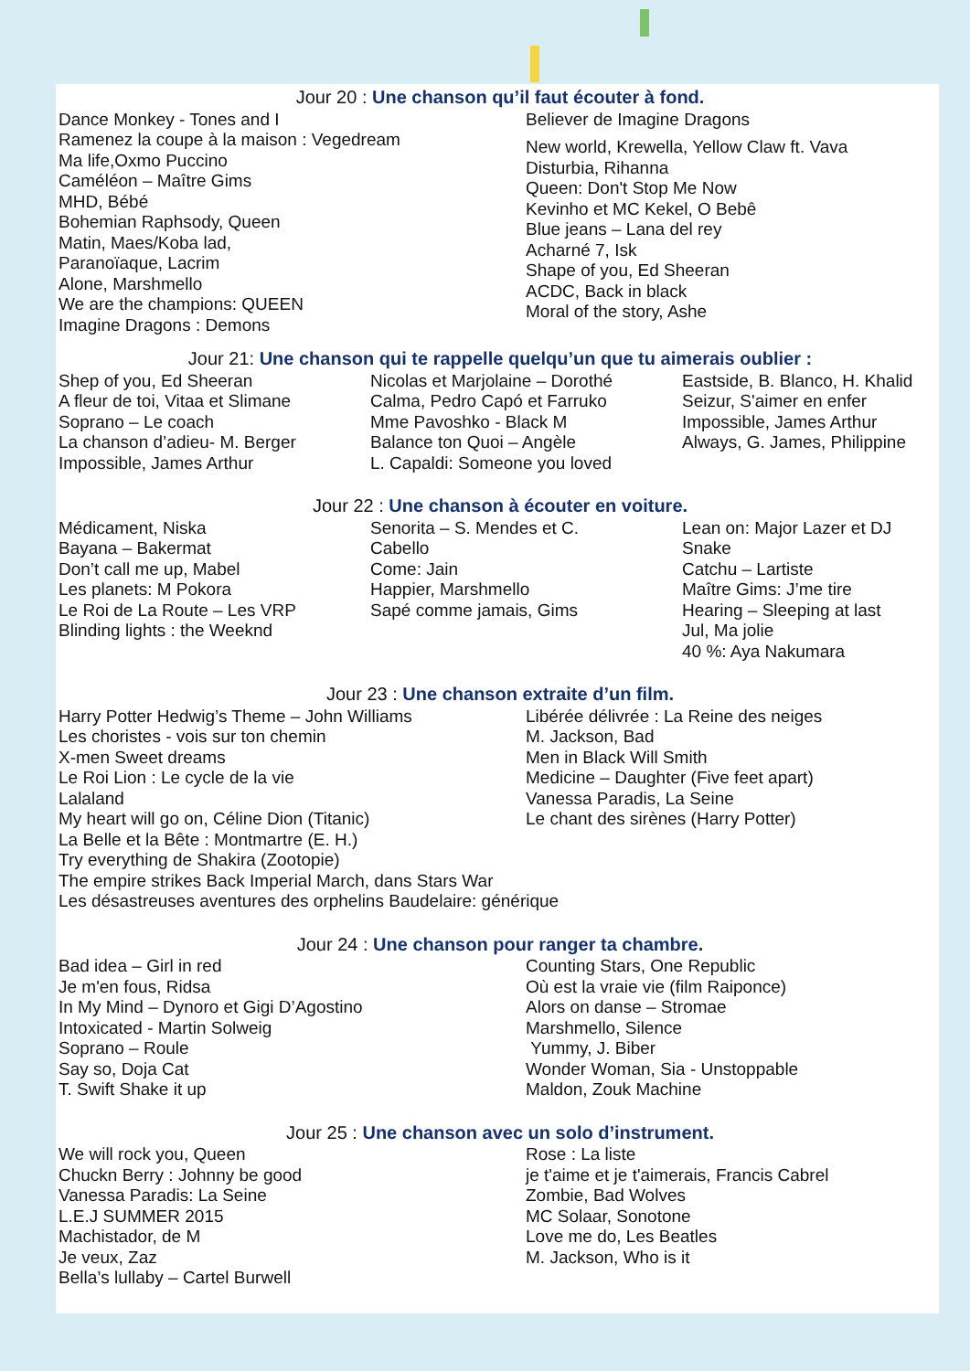Jour 20 : Une chanson qu’il faut écouter à fond.
Dance Monkey - Tones and I
Ramenez la coupe à la maison : Vegedream
Ma life,Oxmo Puccino
Caméléon – Maître Gims
MHD, Bébé
Bohemian Raphsody, Queen
Matin, Maes/Koba lad,
Paranoïaque, Lacrim
Alone, Marshmello
We are the champions: QUEEN
Imagine Dragons : Demons
Believer de Imagine Dragons
New world, Krewella, Yellow Claw ft. Vava
Disturbia, Rihanna
Queen: Don't Stop Me Now
Kevinho et MC Kekel, O Bebê
Blue jeans – Lana del rey
Acharné 7, Isk
Shape of you, Ed Sheeran
ACDC, Back in black
Moral of the story, Ashe
Jour 21: Une chanson qui te rappelle quelqu’un que tu aimerais oublier :
Shep of you, Ed Sheeran
A fleur de toi, Vitaa et Slimane
Soprano – Le coach
La chanson d’adieu- M. Berger
Impossible, James Arthur
Nicolas et Marjolaine – Dorothé
Calma, Pedro Capó et Farruko
Mme Pavoshko - Black M
Balance ton Quoi – Angèle
L. Capaldi: Someone you loved
Eastside, B. Blanco, H. Khalid
Seizur, S'aimer en enfer
Impossible, James Arthur
Always, G. James, Philippine
Jour 22 : Une chanson à écouter en voiture.
Médicament, Niska
Bayana – Bakermat
Don’t call me up, Mabel
Les planets: M Pokora
Le Roi de La Route – Les VRP
Blinding lights : the Weeknd
Senorita – S. Mendes et C.
Cabello
Come: Jain
Happier, Marshmello
Sapé comme jamais, Gims
Lean on: Major Lazer et DJ
Snake
Catchu – Lartiste
Maître Gims: J’me tire
Hearing – Sleeping at last
Jul, Ma jolie
40 %: Aya Nakumara
Jour 23 : Une chanson extraite d’un film.
Harry Potter Hedwig’s Theme – John Williams
Les choristes - vois sur ton chemin
X-men Sweet dreams
Le Roi Lion : Le cycle de la vie
Lalaland
My heart will go on, Céline Dion (Titanic)
La Belle et la Bête : Montmartre (E. H.)
Try everything de Shakira (Zootopie)
The empire strikes Back Imperial March, dans Stars War
Les désastreuses aventures des orphelins Baudelaire: générique
Libérée délivrée : La Reine des neiges
M. Jackson, Bad
Men in Black Will Smith
Medicine – Daughter (Five feet apart)
Vanessa Paradis, La Seine
Le chant des sirènes (Harry Potter)
Jour 24 : Une chanson pour ranger ta chambre.
Bad idea – Girl in red
Je m'en fous, Ridsa
In My Mind – Dynoro et Gigi D’Agostino
Intoxicated - Martin Solweig
Soprano – Roule
Say so, Doja Cat
T. Swift Shake it up
Counting Stars, One Republic
Où est la vraie vie (film Raiponce)
Alors on danse – Stromae
Marshmello, Silence
Yummy, J. Biber
Wonder Woman, Sia - Unstoppable
Maldon, Zouk Machine
Jour 25 : Une chanson avec un solo d’instrument.
We will rock you, Queen
Chuckn Berry : Johnny be good
Vanessa Paradis: La Seine
L.E.J SUMMER 2015
Machistador, de M
Je veux, Zaz
Bella’s lullaby – Cartel Burwell
Rose : La liste
je t'aime et je t'aimerais, Francis Cabrel
Zombie, Bad Wolves
MC Solaar, Sonotone
Love me do, Les Beatles
M. Jackson, Who is it